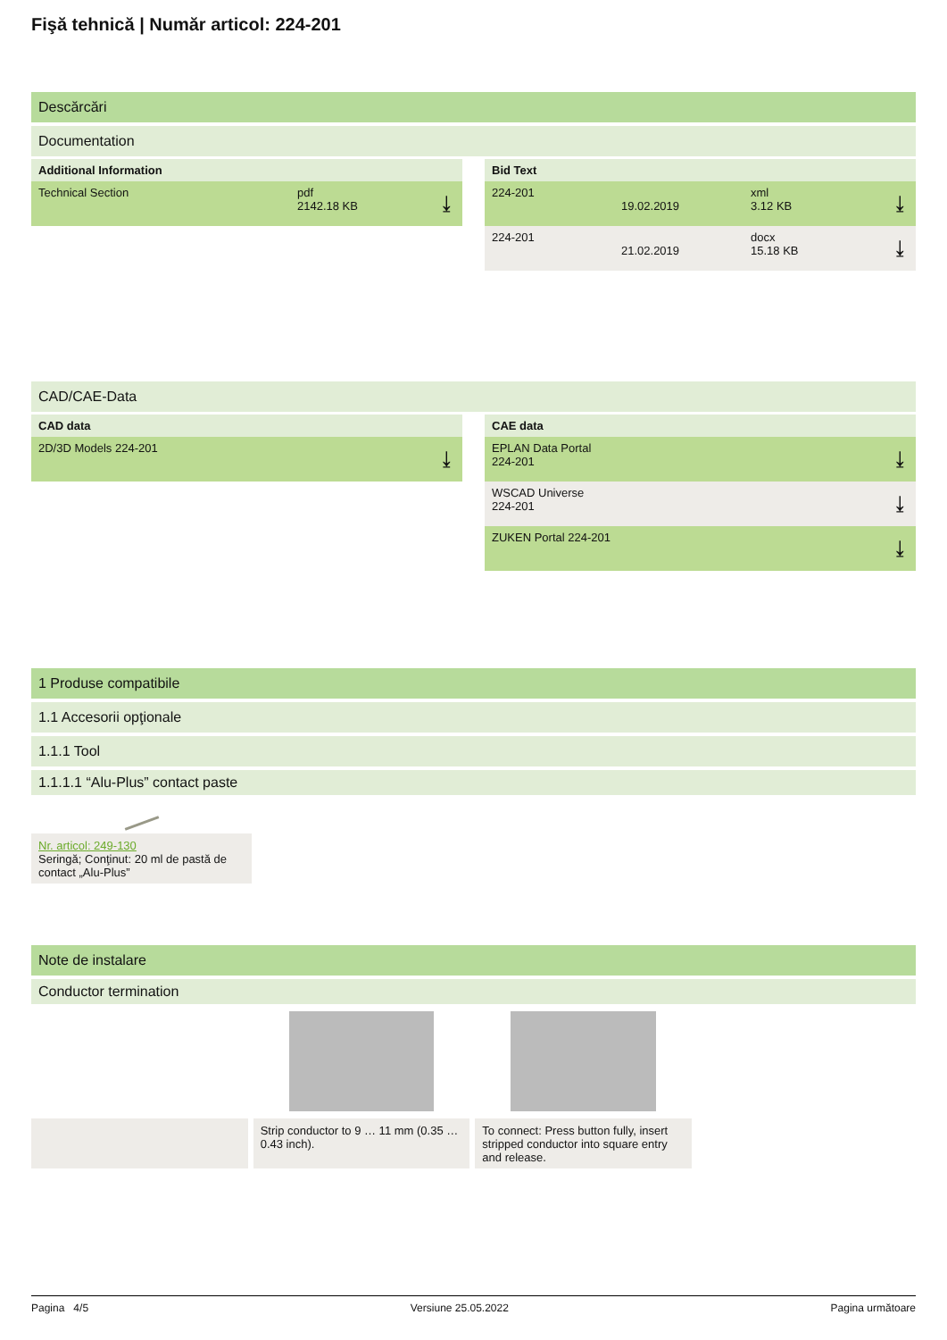Fişă tehnică | Număr articol: 224-201
Descărcări
Documentation
Additional Information
Technical Section pdf
2142.18 KB
⤓
Bid Text
224-201 19.02.2019 xml
3.12 KB
⤓
224-201 21.02.2019 docx
15.18 KB
⤓
CAD/CAE-Data
CAD data
2D/3D Models 224-201 ⤓
CAE data
EPLAN Data Portal
224-201
⤓
WSCAD Universe
224-201
⤓
ZUKEN Portal 224-201 ⤓
1 Produse compatibile
1.1 Accesorii opţionale
1.1.1 Tool
1.1.1.1 “Alu-Plus” contact paste
Nr. articol: 249-130
Seringă; Conţinut: 20 ml de pastă de contact „Alu-Plus”
Note de instalare
Conductor termination
Strip conductor to 9 … 11 mm (0.35 … 0.43 inch).
To connect: Press button fully, insert stripped conductor into square entry and release.
Pagina 4/5 Versiune 25.05.2022 Pagina următoare